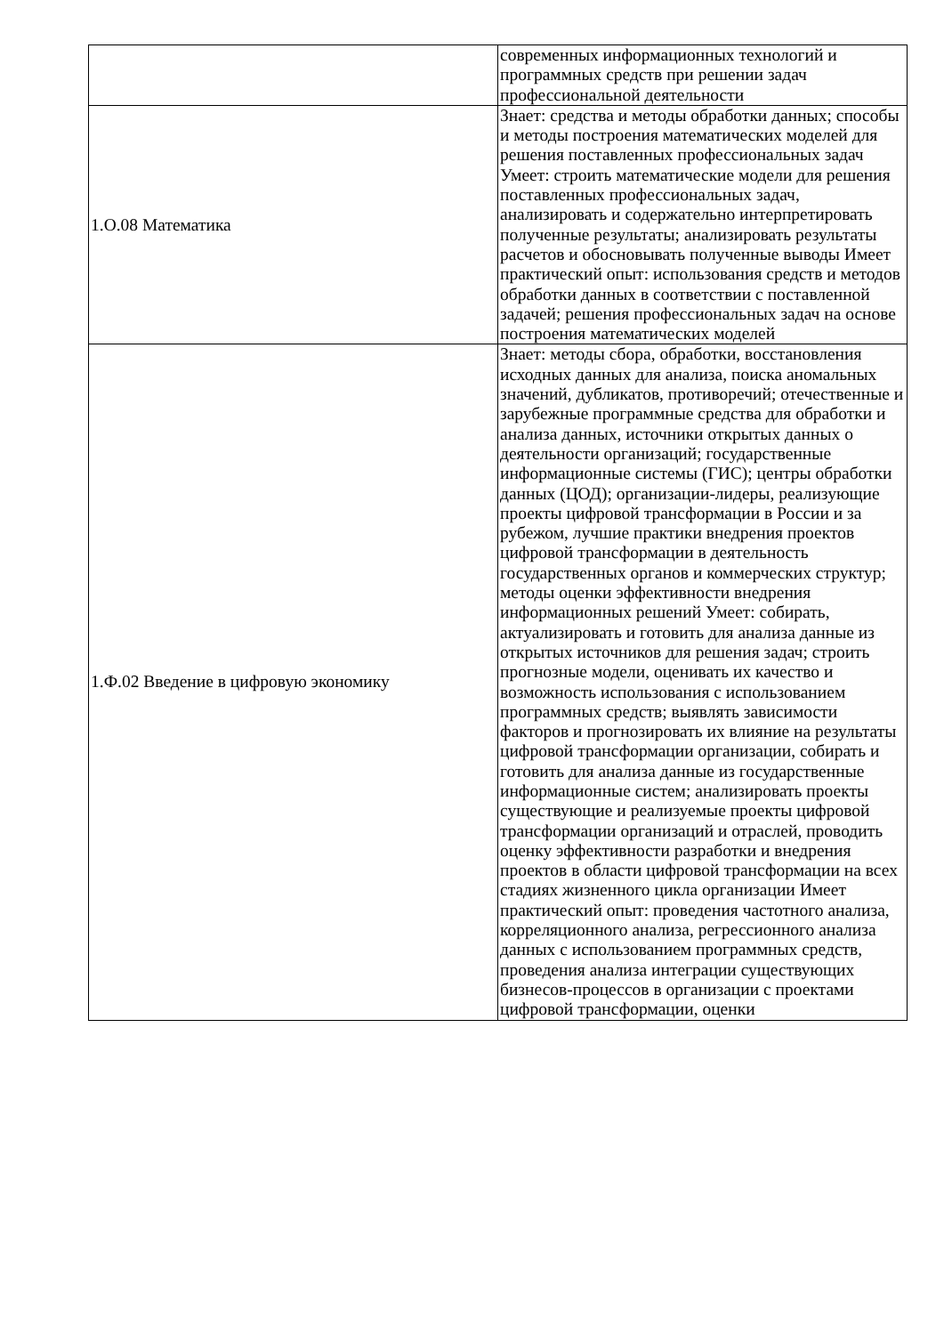| | современных информационных технологий и программных средств при решении задач профессиональной деятельности |
| 1.О.08 Математика | Знает: средства и методы обработки данных; способы и методы построения математических моделей для решения поставленных профессиональных задач Умеет: строить математические модели для решения поставленных профессиональных задач, анализировать и содержательно интерпретировать полученные результаты; анализировать результаты расчетов и обосновывать полученные выводы Имеет практический опыт: использования средств и методов обработки данных в соответствии с поставленной задачей; решения профессиональных задач на основе построения математических моделей |
| 1.Ф.02 Введение в цифровую экономику | Знает: методы сбора, обработки, восстановления исходных данных для анализа, поиска аномальных значений, дубликатов, противоречий; отечественные и зарубежные программные средства для обработки и анализа данных, источники открытых данных о деятельности организаций; государственные информационные системы (ГИС); центры обработки данных (ЦОД); организации-лидеры, реализующие проекты цифровой трансформации в России и за рубежом, лучшие практики внедрения проектов цифровой трансформации в деятельность государственных органов и коммерческих структур; методы оценки эффективности внедрения информационных решений Умеет: собирать, актуализировать и готовить для анализа данные из открытых источников для решения задач; строить прогнозные модели, оценивать их качество и возможность использования с использованием программных средств; выявлять зависимости факторов и прогнозировать их влияние на результаты цифровой трансформации организации, собирать и готовить для анализа данные из государственные информационные систем; анализировать проекты существующие и реализуемые проекты цифровой трансформации организаций и отраслей, проводить оценку эффективности разработки и внедрения проектов в области цифровой трансформации на всех стадиях жизненного цикла организации Имеет практический опыт: проведения частотного анализа, корреляционного анализа, регрессионного анализа данных с использованием программных средств, проведения анализа интеграции существующих бизнесов-процессов в организации с проектами цифровой трансформации, оценки |